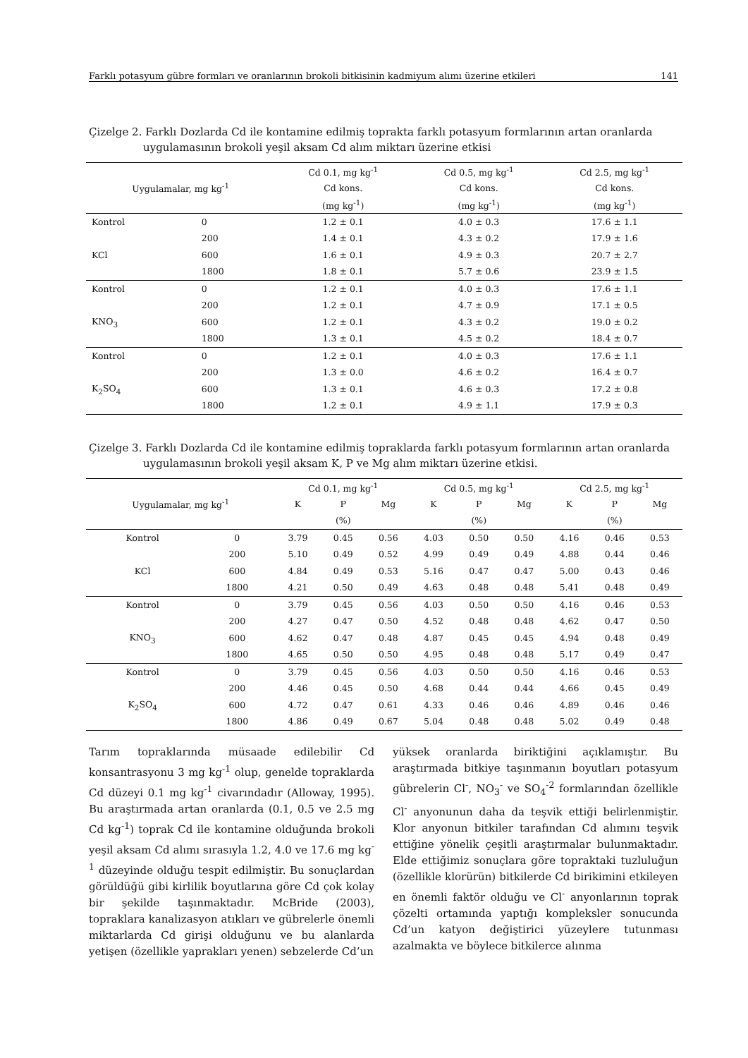Farklı potasyum gübre formları ve oranlarının brokoli bitkisinin kadmiyum alımı üzerine etkileri 141
Çizelge 2. Farklı Dozlarda Cd ile kontamine edilmiş toprakta farklı potasyum formlarının artan oranlarda
uygulamasının brokoli yeşil aksam Cd alım miktarı üzerine etkisi
| Uygulamalar, mg kg<sup>-1</sup> | | Cd 0.1, mg kg<sup>-1</sup> | Cd 0.5, mg kg<sup>-1</sup> | Cd 2.5, mg kg<sup>-1</sup> |
| --- | --- | --- | --- | --- |
| | | Cd kons. | Cd kons. | Cd kons. |
| | | (mg kg<sup>-1</sup>) | (mg kg<sup>-1</sup>) | (mg kg<sup>-1</sup>) |
| Kontrol | 0 | 1.2 ± 0.1 | 4.0 ± 0.3 | 17.6 ± 1.1 |
| | 200 | 1.4 ± 0.1 | 4.3 ± 0.2 | 17.9 ± 1.6 |
| KCl | 600 | 1.6 ± 0.1 | 4.9 ± 0.3 | 20.7 ± 2.7 |
| | 1800 | 1.8 ± 0.1 | 5.7 ± 0.6 | 23.9 ± 1.5 |
| Kontrol | 0 | 1.2 ± 0.1 | 4.0 ± 0.3 | 17.6 ± 1.1 |
| | 200 | 1.2 ± 0.1 | 4.7 ± 0.9 | 17.1 ± 0.5 |
| KNO<sub>3</sub> | 600 | 1.2 ± 0.1 | 4.3 ± 0.2 | 19.0 ± 0.2 |
| | 1800 | 1.3 ± 0.1 | 4.5 ± 0.2 | 18.4 ± 0.7 |
| Kontrol | 0 | 1.2 ± 0.1 | 4.0 ± 0.3 | 17.6 ± 1.1 |
| | 200 | 1.3 ± 0.0 | 4.6 ± 0.2 | 16.4 ± 0.7 |
| K<sub>2</sub>SO<sub>4</sub> | 600 | 1.3 ± 0.1 | 4.6 ± 0.3 | 17.2 ± 0.8 |
| | 1800 | 1.2 ± 0.1 | 4.9 ± 1.1 | 17.9 ± 0.3 |
Çizelge 3. Farklı Dozlarda Cd ile kontamine edilmiş topraklarda farklı potasyum formlarının artan oranlarda
uygulamasının brokoli yeşil aksam K, P ve Mg alım miktarı üzerine etkisi.
| Uygulamalar, mg kg<sup>-1</sup> | | Cd 0.1, mg kg<sup>-1</sup> | | | Cd 0.5, mg kg<sup>-1</sup> | | | Cd 2.5, mg kg<sup>-1</sup> | | |
| --- | --- | --- | --- | --- | --- | --- | --- | --- | --- | --- |
| | | K | P | Mg | K | P | Mg | K | P | Mg |
| | | (%) | | | (%) | | | (%) | | |
| Kontrol | 0 | 3.79 | 0.45 | 0.56 | 4.03 | 0.50 | 0.50 | 4.16 | 0.46 | 0.53 |
| | 200 | 5.10 | 0.49 | 0.52 | 4.99 | 0.49 | 0.49 | 4.88 | 0.44 | 0.46 |
| KCl | 600 | 4.84 | 0.49 | 0.53 | 5.16 | 0.47 | 0.47 | 5.00 | 0.43 | 0.46 |
| | 1800 | 4.21 | 0.50 | 0.49 | 4.63 | 0.48 | 0.48 | 5.41 | 0.48 | 0.49 |
| Kontrol | 0 | 3.79 | 0.45 | 0.56 | 4.03 | 0.50 | 0.50 | 4.16 | 0.46 | 0.53 |
| | 200 | 4.27 | 0.47 | 0.50 | 4.52 | 0.48 | 0.48 | 4.62 | 0.47 | 0.50 |
| KNO<sub>3</sub> | 600 | 4.62 | 0.47 | 0.48 | 4.87 | 0.45 | 0.45 | 4.94 | 0.48 | 0.49 |
| | 1800 | 4.65 | 0.50 | 0.50 | 4.95 | 0.48 | 0.48 | 5.17 | 0.49 | 0.47 |
| Kontrol | 0 | 3.79 | 0.45 | 0.56 | 4.03 | 0.50 | 0.50 | 4.16 | 0.46 | 0.53 |
| | 200 | 4.46 | 0.45 | 0.50 | 4.68 | 0.44 | 0.44 | 4.66 | 0.45 | 0.49 |
| K<sub>2</sub>SO<sub>4</sub> | 600 | 4.72 | 0.47 | 0.61 | 4.33 | 0.46 | 0.46 | 4.89 | 0.46 | 0.46 |
| | 1800 | 4.86 | 0.49 | 0.67 | 5.04 | 0.48 | 0.48 | 5.02 | 0.49 | 0.48 |
Tarım topraklarında müsaade edilebilir Cd konsantrasyonu 3 mg kg<sup>-1</sup> olup, genelde topraklarda Cd düzeyi 0.1 mg kg<sup>-1</sup> civarındadır (Alloway, 1995). Bu araştırmada artan oranlarda (0.1, 0.5 ve 2.5 mg Cd kg<sup>-1</sup>) toprak Cd ile kontamine olduğunda brokoli yeşil aksam Cd alımı sırasıyla 1.2, 4.0 ve 17.6 mg kg<sup>-1</sup> düzeyinde olduğu tespit edilmiştir. Bu sonuçlardan görüldüğü gibi kirlilik boyutlarına göre Cd çok kolay bir şekilde taşınmaktadır. McBride (2003), topraklara kanalizasyon atıkları ve gübrelerle önemli miktarlarda Cd girişi olduğunu ve bu alanlarda yetişen (özellikle yaprakları yenen) sebzelerde Cd’un
yüksek oranlarda biriktiğini açıklamıştır. Bu araştırmada bitkiye taşınmanın boyutları potasyum gübrelerin Cl<sup>-</sup>, NO<sub>3</sub><sup>-</sup> ve SO<sub>4</sub><sup>-2</sup> formlarından özellikle Cl<sup>-</sup> anyonunun daha da teşvik ettiği belirlenmiştir. Klor anyonun bitkiler tarafından Cd alımını teşvik ettiğine yönelik çeşitli araştırmalar bulunmaktadır. Elde ettiğimiz sonuçlara göre topraktaki tuzluluğun (özellikle klorürün) bitkilerde Cd birikimini etkileyen en önemli faktör olduğu ve Cl<sup>-</sup> anyonlarının toprak çözelti ortamında yaptığı kompleksler sonucunda Cd’un katyon değiştirici yüzeylere tutunması azalmakta ve böylece bitkilerce alınma